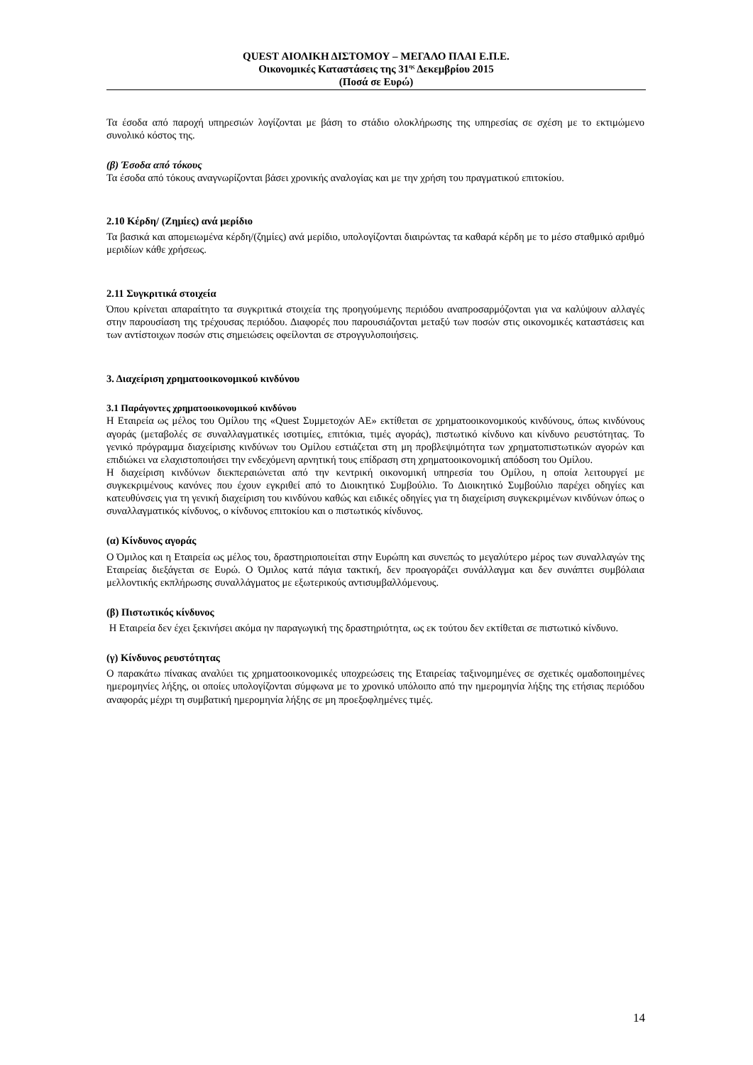QUEST ΑΙΟΛΙΚΗ ΔΙΣΤΟΜΟΥ – ΜΕΓΑΛΟ ΠΛΑΙ Ε.Π.Ε.
Οικονομικές Καταστάσεις της 31<sup>ης</sup> Δεκεμβρίου 2015
(Ποσά σε Ευρώ)
Τα έσοδα από παροχή υπηρεσιών λογίζονται με βάση το στάδιο ολοκλήρωσης της υπηρεσίας σε σχέση με το εκτιμώμενο συνολικό κόστος της.
(β) Έσοδα από τόκους
Τα έσοδα από τόκους αναγνωρίζονται βάσει χρονικής αναλογίας και με την χρήση του πραγματικού επιτοκίου.
2.10 Κέρδη/ (Ζημίες) ανά μερίδιο
Τα βασικά και απομειωμένα κέρδη/(ζημίες) ανά μερίδιο, υπολογίζονται διαιρώντας τα καθαρά κέρδη με το μέσο σταθμικό αριθμό μεριδίων κάθε χρήσεως.
2.11 Συγκριτικά στοιχεία
Όπου κρίνεται απαραίτητο τα συγκριτικά στοιχεία της προηγούμενης περιόδου αναπροσαρμόζονται για να καλύψουν αλλαγές στην παρουσίαση της τρέχουσας περιόδου. Διαφορές που παρουσιάζονται μεταξύ των ποσών στις οικονομικές καταστάσεις και των αντίστοιχων ποσών στις σημειώσεις οφείλονται σε στρογγυλοποιήσεις.
3. Διαχείριση χρηματοοικονομικού κινδύνου
3.1 Παράγοντες χρηματοοικονομικού κινδύνου
Η Εταιρεία ως μέλος του Ομίλου της «Quest Συμμετοχών ΑΕ» εκτίθεται σε χρηματοοικονομικούς κινδύνους, όπως κινδύνους αγοράς (μεταβολές σε συναλλαγματικές ισοτιμίες, επιτόκια, τιμές αγοράς), πιστωτικό κίνδυνο και κίνδυνο ρευστότητας. Το γενικό πρόγραμμα διαχείρισης κινδύνων του Ομίλου εστιάζεται στη μη προβλεψιμότητα των χρηματοπιστωτικών αγορών και επιδιώκει να ελαχιστοποιήσει την ενδεχόμενη αρνητική τους επίδραση στη χρηματοοικονομική απόδοση του Ομίλου.
Η διαχείριση κινδύνων διεκπεραιώνεται από την κεντρική οικονομική υπηρεσία του Ομίλου, η οποία λειτουργεί με συγκεκριμένους κανόνες που έχουν εγκριθεί από το Διοικητικό Συμβούλιο. Το Διοικητικό Συμβούλιο παρέχει οδηγίες και κατευθύνσεις για τη γενική διαχείριση του κινδύνου καθώς και ειδικές οδηγίες για τη διαχείριση συγκεκριμένων κινδύνων όπως ο συναλλαγματικός κίνδυνος, ο κίνδυνος επιτοκίου και ο πιστωτικός κίνδυνος.
(α) Κίνδυνος αγοράς
Ο Όμιλος και η Εταιρεία ως μέλος του, δραστηριοποιείται στην Ευρώπη και συνεπώς το μεγαλύτερο μέρος των συναλλαγών της Εταιρείας διεξάγεται σε Ευρώ. Ο Όμιλος κατά πάγια τακτική, δεν προαγοράζει συνάλλαγμα και δεν συνάπτει συμβόλαια μελλοντικής εκπλήρωσης συναλλάγματος με εξωτερικούς αντισυμβαλλόμενους.
(β) Πιστωτικός κίνδυνος
Η Εταιρεία δεν έχει ξεκινήσει ακόμα ην παραγωγική της δραστηριότητα, ως εκ τούτου δεν εκτίθεται σε πιστωτικό κίνδυνο.
(γ) Κίνδυνος ρευστότητας
Ο παρακάτω πίνακας αναλύει τις χρηματοοικονομικές υποχρεώσεις της Εταιρείας ταξινομημένες σε σχετικές ομαδοποιημένες ημερομηνίες λήξης, οι οποίες υπολογίζονται σύμφωνα με το χρονικό υπόλοιπο από την ημερομηνία λήξης της ετήσιας περιόδου αναφοράς μέχρι τη συμβατική ημερομηνία λήξης σε μη προεξοφλημένες τιμές.
14